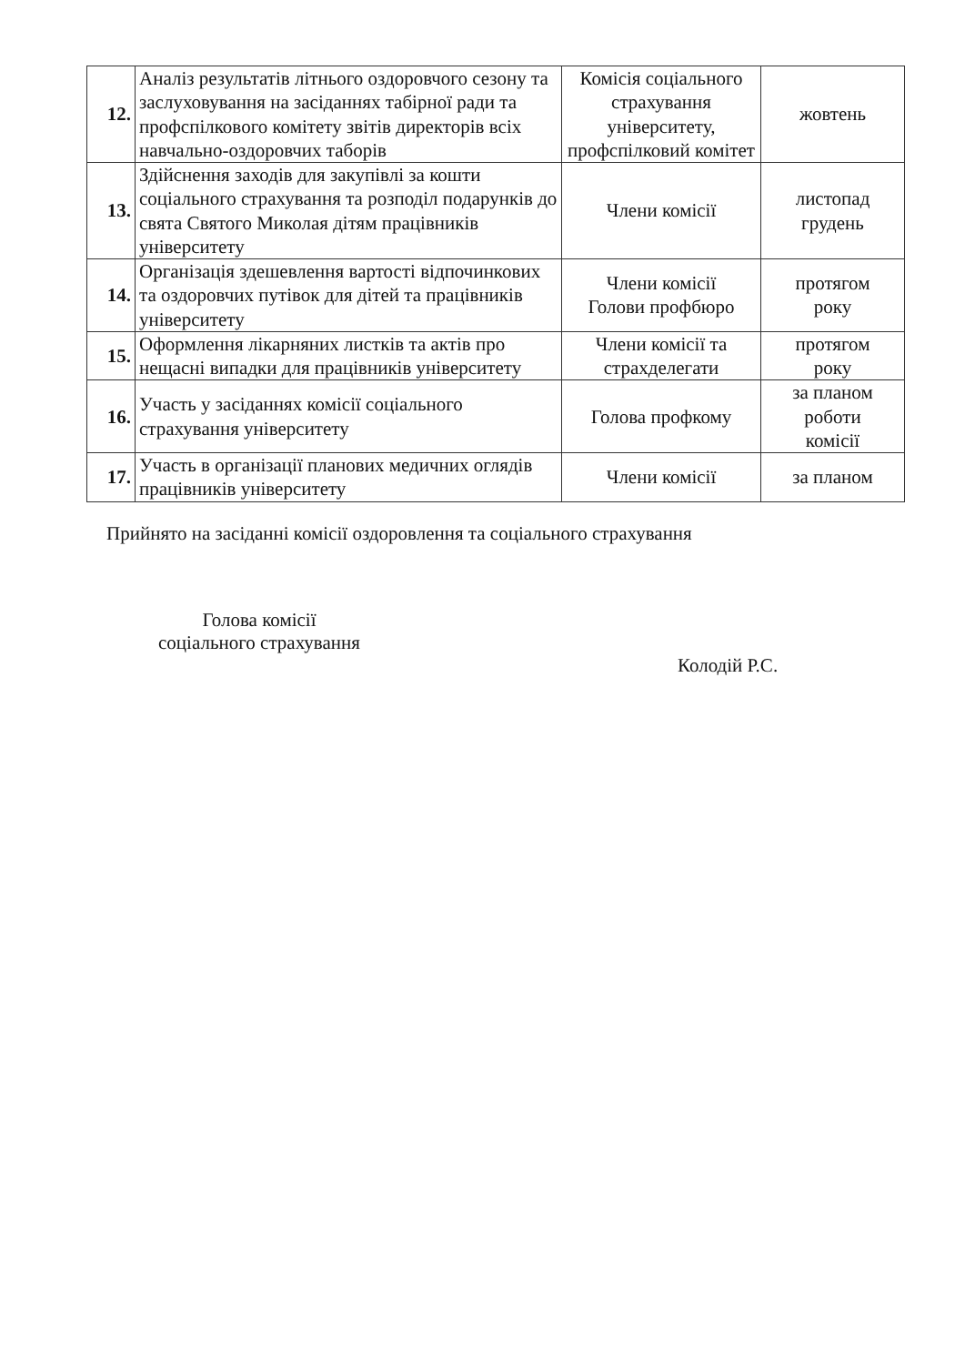| 12. | Аналіз результатів літнього оздоровчого сезону та заслуховування на засіданнях табірної ради та профспілкового комітету звітів директорів всіх навчально-оздоровчих таборів | Комісія соціального страхування університету, профспілковий комітет | жовтень |
| 13. | Здійснення заходів для закупівлі за кошти соціального страхування та розподіл подарунків до свята Святого Миколая дітям працівників університету | Члени комісії | листопад грудень |
| 14. | Організація здешевлення вартості відпочинкових та оздоровчих путівок для дітей та працівників університету | Члени комісії Голови профбюро | протягом року |
| 15. | Оформлення лікарняних листків та актів про нещасні випадки для працівників університету | Члени комісії та страхделегати | протягом року |
| 16. | Участь у засіданнях комісії соціального страхування університету | Голова профкому | за планом роботи комісії |
| 17. | Участь в організації планових медичних оглядів працівників університету | Члени комісії | за планом |
Прийнято на засіданні комісії оздоровлення та соціального страхування
Голова комісії
соціального страхування
Колодій Р.С.